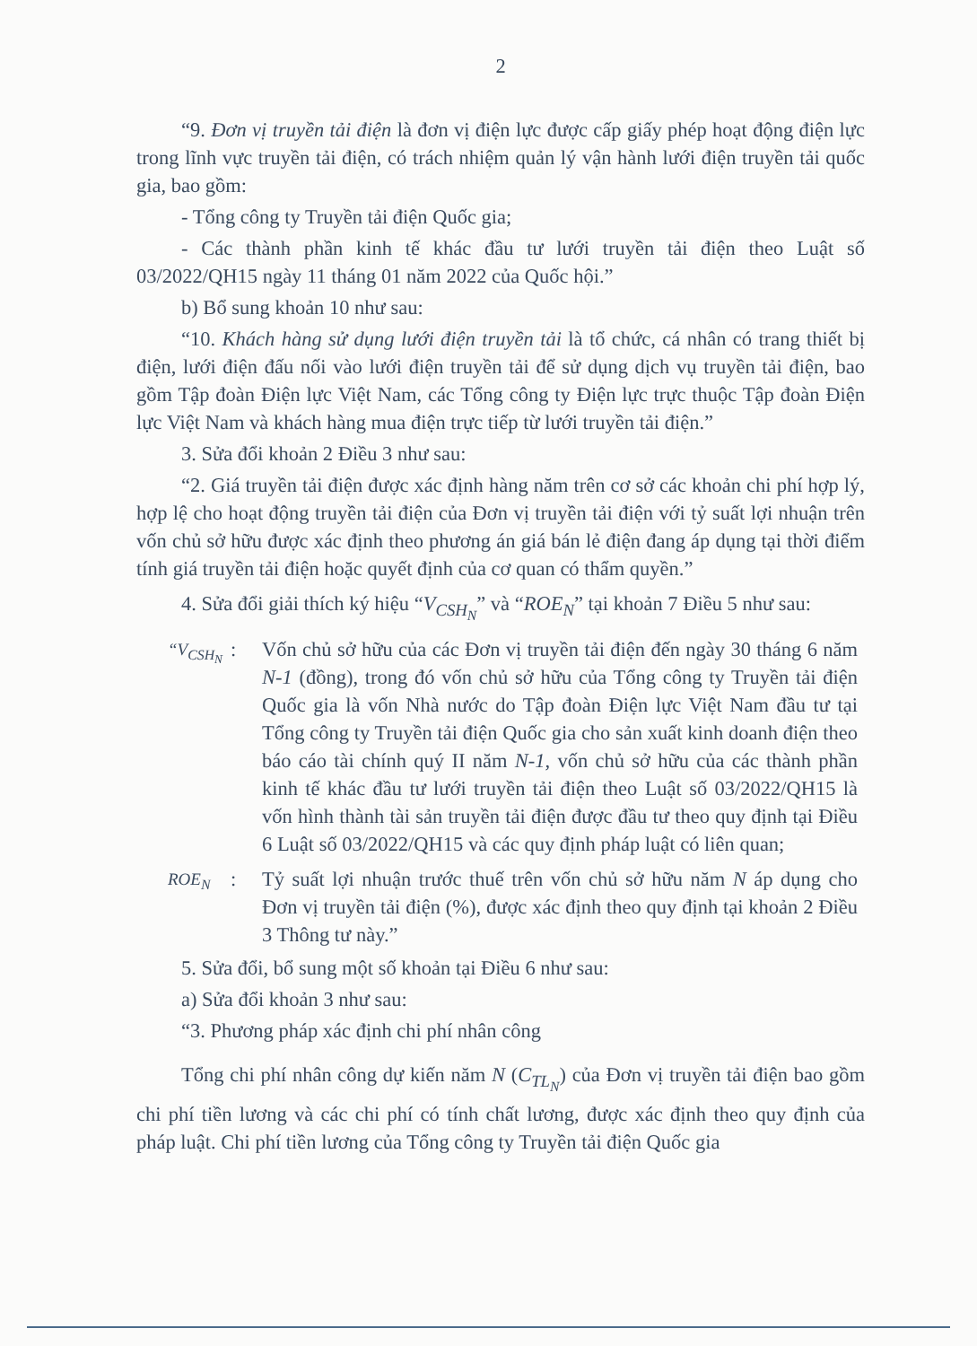2
“9. Đơn vị truyền tải điện là đơn vị điện lực được cấp giấy phép hoạt động điện lực trong lĩnh vực truyền tải điện, có trách nhiệm quản lý vận hành lưới điện truyền tải quốc gia, bao gồm:
- Tổng công ty Truyền tải điện Quốc gia;
- Các thành phần kinh tế khác đầu tư lưới truyền tải điện theo Luật số 03/2022/QH15 ngày 11 tháng 01 năm 2022 của Quốc hội.”
b) Bổ sung khoản 10 như sau:
“10. Khách hàng sử dụng lưới điện truyền tải là tổ chức, cá nhân có trang thiết bị điện, lưới điện đấu nối vào lưới điện truyền tải để sử dụng dịch vụ truyền tải điện, bao gồm Tập đoàn Điện lực Việt Nam, các Tổng công ty Điện lực trực thuộc Tập đoàn Điện lực Việt Nam và khách hàng mua điện trực tiếp từ lưới truyền tải điện.”
3. Sửa đổi khoản 2 Điều 3 như sau:
“2. Giá truyền tải điện được xác định hàng năm trên cơ sở các khoản chi phí hợp lý, hợp lệ cho hoạt động truyền tải điện của Đơn vị truyền tải điện với tỷ suất lợi nhuận trên vốn chủ sở hữu được xác định theo phương án giá bán lẻ điện đang áp dụng tại thời điểm tính giá truyền tải điện hoặc quyết định của cơ quan có thẩm quyền.”
4. Sửa đổi giải thích ký hiệu “V<sub>CSH<sub>N</sub></sub>” và “ROE<sub>N</sub>” tại khoản 7 Điều 5 như sau:
“V<sub>CSH<sub>N</sub></sub>
: Vốn chủ sở hữu của các Đơn vị truyền tải điện đến ngày 30 tháng 6 năm N-1 (đồng), trong đó vốn chủ sở hữu của Tổng công ty Truyền tải điện Quốc gia là vốn Nhà nước do Tập đoàn Điện lực Việt Nam đầu tư tại Tổng công ty Truyền tải điện Quốc gia cho sản xuất kinh doanh điện theo báo cáo tài chính quý II năm N-1, vốn chủ sở hữu của các thành phần kinh tế khác đầu tư lưới truyền tải điện theo Luật số 03/2022/QH15 là vốn hình thành tài sản truyền tải điện được đầu tư theo quy định tại Điều 6 Luật số 03/2022/QH15 và các quy định pháp luật có liên quan;
ROE<sub>N</sub>
: Tỷ suất lợi nhuận trước thuế trên vốn chủ sở hữu năm N áp dụng cho Đơn vị truyền tải điện (%), được xác định theo quy định tại khoản 2 Điều 3 Thông tư này.”
5. Sửa đổi, bổ sung một số khoản tại Điều 6 như sau:
a) Sửa đổi khoản 3 như sau:
“3. Phương pháp xác định chi phí nhân công
Tổng chi phí nhân công dự kiến năm N (C<sub>TL<sub>N</sub></sub>) của Đơn vị truyền tải điện bao gồm chi phí tiền lương và các chi phí có tính chất lương, được xác định theo quy định của pháp luật. Chi phí tiền lương của Tổng công ty Truyền tải điện Quốc gia